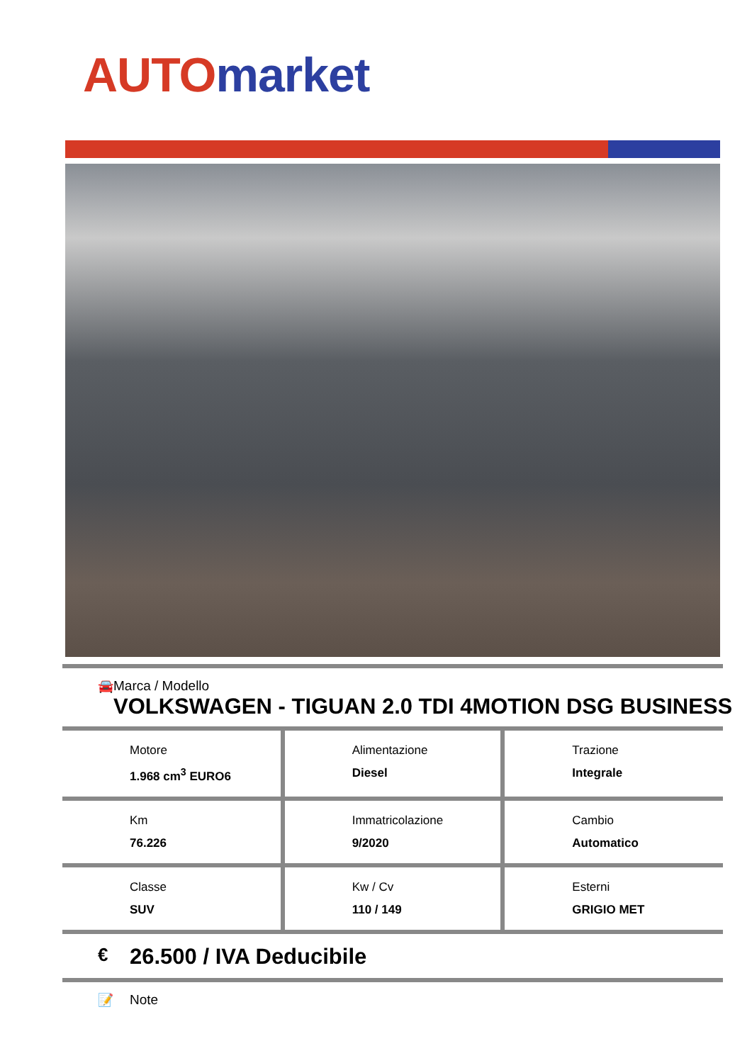AUTO market
🚘 Marca / Modello
VOLKSWAGEN - TIGUAN 2.0 TDI 4MOTION DSG BUSINESS
| Motore 1.968 cm<sup>3</sup> EURO6 | Alimentazione Diesel | Trazione Integrale |
| Km 76.226 | Immatricolazione 9/2020 | Cambio Automatico |
| Classe SUV | Kw / Cv 110 / 149 | Esterni GRIGIO MET |
€
26.500 / IVA Deducibile
📝 Note